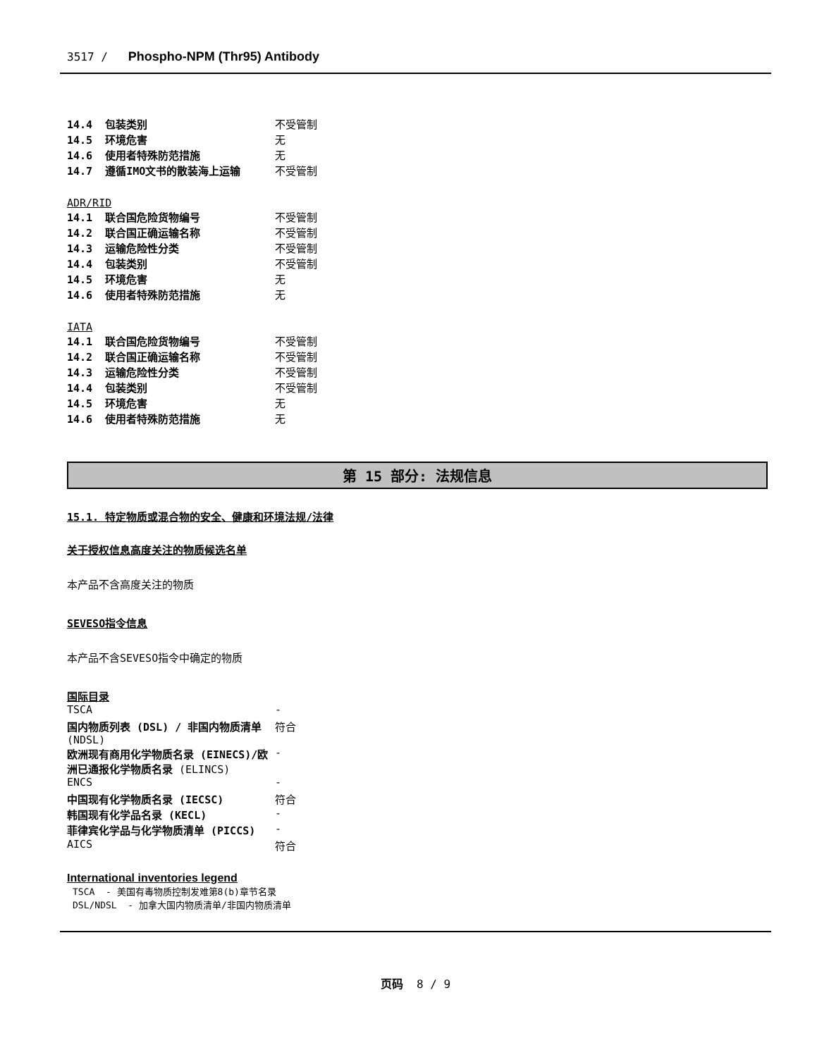3517 / Phospho-NPM (Thr95) Antibody
| 14.4 包装类别 | 不受管制 |
| 14.5 环境危害 | 无 |
| 14.6 使用者特殊防范措施 | 无 |
| 14.7 遵循IMO文书的散装海上运输 | 不受管制 |
ADR/RID
| 14.1 联合国危险货物编号 | 不受管制 |
| 14.2 联合国正确运输名称 | 不受管制 |
| 14.3 运输危险性分类 | 不受管制 |
| 14.4 包装类别 | 不受管制 |
| 14.5 环境危害 | 无 |
| 14.6 使用者特殊防范措施 | 无 |
IATA
| 14.1 联合国危险货物编号 | 不受管制 |
| 14.2 联合国正确运输名称 | 不受管制 |
| 14.3 运输危险性分类 | 不受管制 |
| 14.4 包装类别 | 不受管制 |
| 14.5 环境危害 | 无 |
| 14.6 使用者特殊防范措施 | 无 |
第 15 部分: 法规信息
15.1. 特定物质或混合物的安全、健康和环境法规/法律
关于授权信息高度关注的物质候选名单
本产品不含高度关注的物质
SEVESO指令信息
本产品不含SEVESO指令中确定的物质
国际目录
| TSCA | - |
| 国内物质列表 (DSL) / 非国内物质清单 (NDSL) | 符合 |
| 欧洲现有商用化学物质名录 (EINECS)/欧洲已通报化学物质名录 (ELINCS) | - |
| ENCS | - |
| 中国现有化学物质名录 (IECSC) | 符合 |
| 韩国现有化学品名录 (KECL) | - |
| 菲律宾化学品与化学物质清单 (PICCS) | - |
| AICS | 符合 |
International inventories legend
TSCA - 美国有毒物质控制发难第8(b)章节名录
DSL/NDSL - 加拿大国内物质清单/非国内物质清单
页码 8 / 9